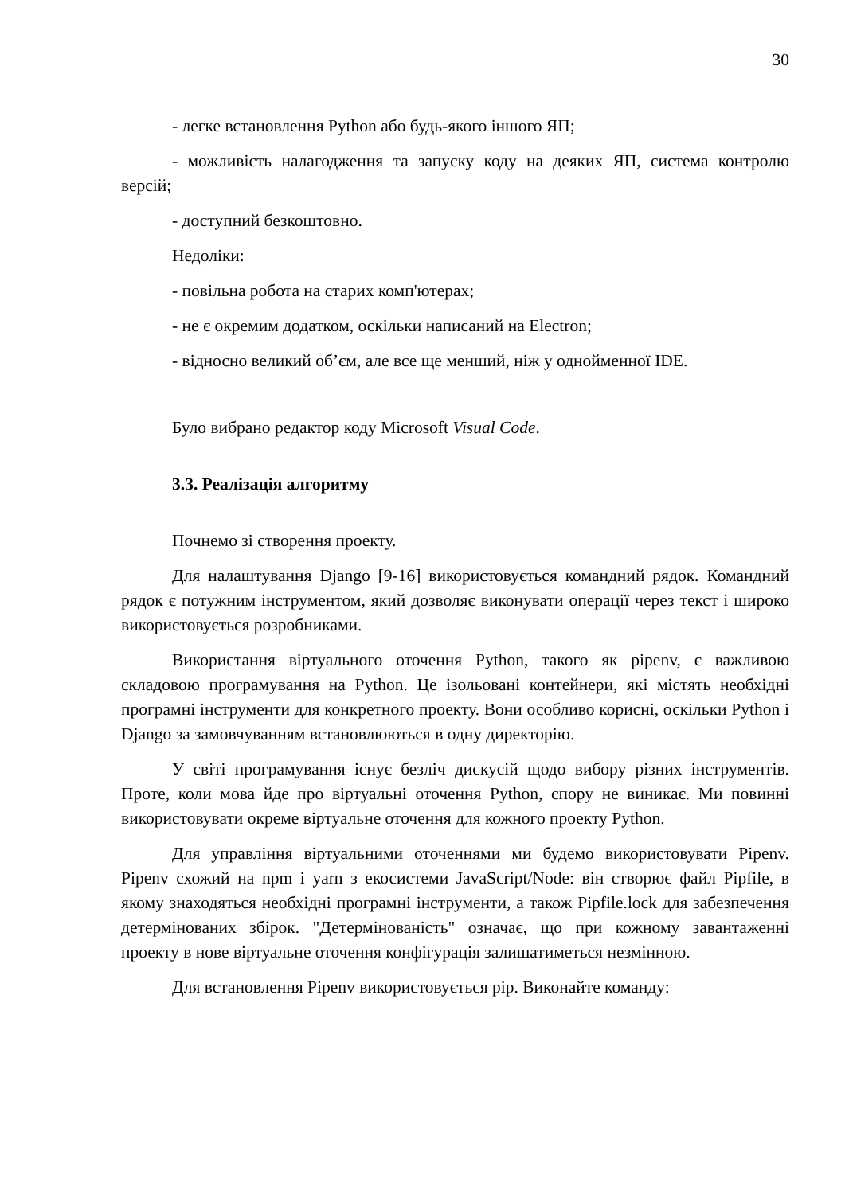30
- легке встановлення Python або будь-якого іншого ЯП;
- можливість налагодження та запуску коду на деяких ЯП, система контролю версій;
- доступний безкоштовно.
Недоліки:
- повільна робота на старих комп'ютерах;
- не є окремим додатком, оскільки написаний на Electron;
- відносно великий об’єм, але все ще менший, ніж у однойменної IDE.
Було вибрано редактор коду Microsoft Visual Code.
3.3. Реалізація алгоритму
Почнемо зі створення проекту.
Для налаштування Django [9-16] використовується командний рядок. Командний рядок є потужним інструментом, який дозволяє виконувати операції через текст і широко використовується розробниками.
Використання віртуального оточення Python, такого як pipenv, є важливою складовою програмування на Python. Це ізольовані контейнери, які містять необхідні програмні інструменти для конкретного проекту. Вони особливо корисні, оскільки Python і Django за замовчуванням встановлюються в одну директорію.
У світі програмування існує безліч дискусій щодо вибору різних інструментів. Проте, коли мова йде про віртуальні оточення Python, спору не виникає. Ми повинні використовувати окреме віртуальне оточення для кожного проекту Python.
Для управління віртуальними оточеннями ми будемо використовувати Pipenv. Pipenv схожий на npm і yarn з екосистеми JavaScript/Node: він створює файл Pipfile, в якому знаходяться необхідні програмні інструменти, а також Pipfile.lock для забезпечення детермінованих збірок. "Детермінованість" означає, що при кожному завантаженні проекту в нове віртуальне оточення конфігурація залишатиметься незмінною.
Для встановлення Pipenv використовується pip. Виконайте команду: